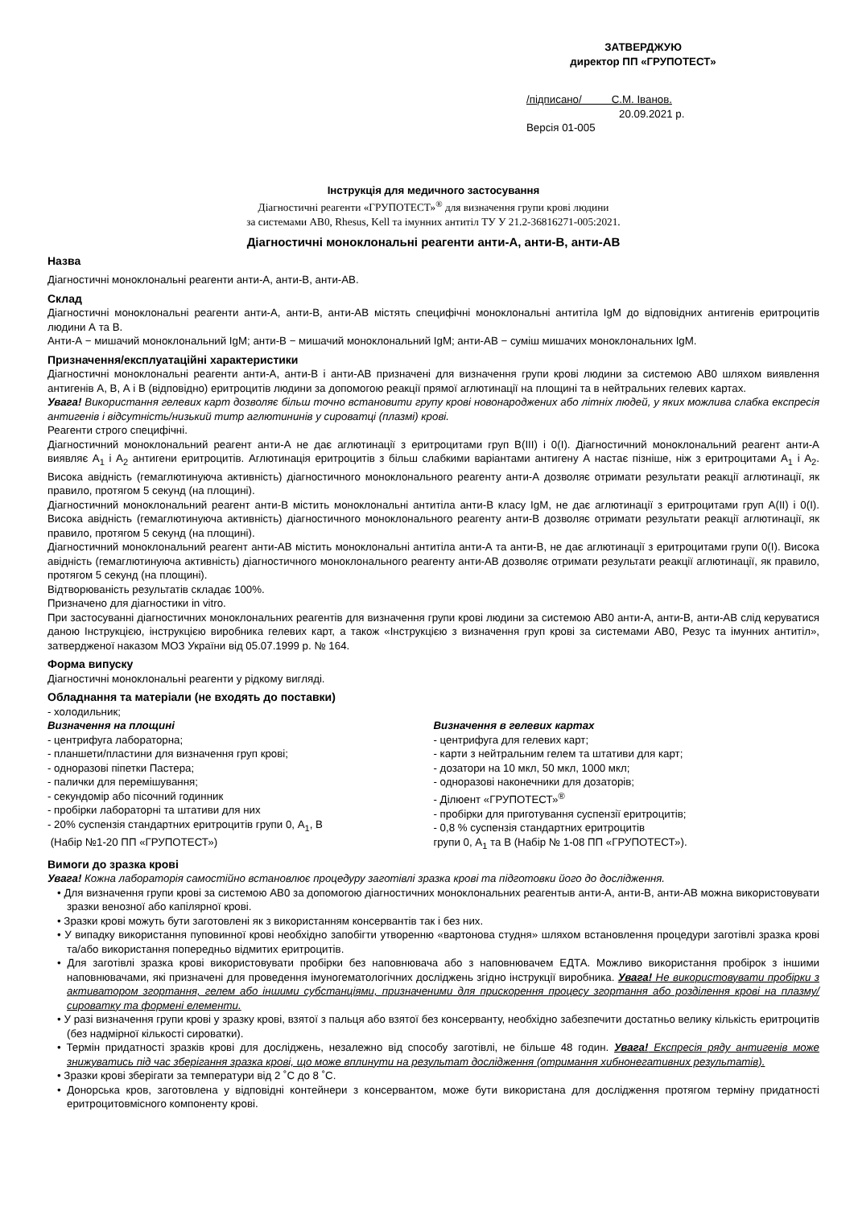ЗАТВЕРДЖУЮ
директор ПП «ГРУПОТЕСТ»
/підписано/ С.М. Іванов.
20.09.2021 р.
Версія 01-005
Інструкція для медичного застосування
Діагностичні реагенти «ГРУПОТЕСТ»<sup>®</sup> для визначення групи крові людини
за системами АВ0, Rhesus, Kell та імунних антитіл ТУ У 21.2-36816271-005:2021.
Діагностичні моноклональні реагенти анти-А, анти-В, анти-АВ
Назва
Діагностичні моноклональні реагенти анти-А, анти-В, анти-АВ.
Склад
Діагностичні моноклональні реагенти анти-А, анти-В, анти-АВ містять специфічні моноклональні антитіла IgM до відповідних антигенів еритроцитів людини А та В.
Анти-А − мишачий моноклональний IgM; анти-В − мишачий моноклональний IgM; анти-АВ − суміш мишачих моноклональних IgM.
Призначення/експлуатаційні характеристики
Діагностичні моноклональні реагенти анти-А, анти-В і анти-АВ призначені для визначення групи крові людини за системою АВ0 шляхом виявлення антигенів А, В, А і В (відповідно) еритроцитів людини за допомогою реакції прямої аглютинації на площині та в нейтральних гелевих картах.
Увага! Використання гелевих карт дозволяє більш точно встановити групу крові новонароджених або літніх людей, у яких можлива слабка експресія антигенів і відсутність/низький титр аглютининів у сироватці (плазмі) крові.
Реагенти строго специфічні.
Діагностичний моноклональний реагент анти-А не дає аглютинації з еритроцитами груп В(III) і 0(I). Діагностичний моноклональний реагент анти-А виявляє А<sub>1</sub> і А<sub>2</sub> антигени еритроцитів. Аглютинація еритроцитів з більш слабкими варіантами антигену А настає пізніше, ніж з еритроцитами А<sub>1</sub> і А<sub>2</sub>. Висока авідність (гемаглютинуюча активність) діагностичного моноклонального реагенту анти-А дозволяє отримати результати реакції аглютинації, як правило, протягом 5 секунд (на площині).
Діагностичний моноклональний реагент анти-В містить моноклональні антитіла анти-В класу IgM, не дає аглютинації з еритроцитами груп А(II) і 0(I). Висока авідність (гемаглютинуюча активність) діагностичного моноклонального реагенту анти-В дозволяє отримати результати реакції аглютинації, як правило, протягом 5 секунд (на площині).
Діагностичний моноклональний реагент анти-АВ містить моноклональні антитіла анти-А та анти-В, не дає аглютинації з еритроцитами групи 0(I). Висока авідність (гемаглютинуюча активність) діагностичного моноклонального реагенту анти-АВ дозволяє отримати результати реакції аглютинації, як правило, протягом 5 секунд (на площині).
Відтворюваність результатів складає 100%.
Призначено для діагностики in vitro.
При застосуванні діагностичних моноклональних реагентів для визначення групи крові людини за системою АВ0 анти-А, анти-В, анти-АВ слід керуватися даною Інструкцією, інструкцією виробника гелевих карт, а також «Інструкцією з визначення груп крові за системами АВ0, Резус та імунних антитіл», затвердженої наказом МОЗ України від 05.07.1999 р. № 164.
Форма випуску
Діагностичні моноклональні реагенти у рідкому вигляді.
Обладнання та матеріали (не входять до поставки)
- холодильник;
Визначення на площині
- центрифуга лабораторна;
- планшети/пластини для визначення груп крові;
- одноразові піпетки Пастера;
- палички для перемішування;
- секундомір або пісочний годинник
- пробірки лабораторні та штативи для них
- 20% суспензія стандартних еритроцитів групи 0, А<sub>1</sub>, В
(Набір №1-20 ПП «ГРУПОТЕСТ»)
Визначення в гелевих картах
- центрифуга для гелевих карт;
- карти з нейтральним гелем та штативи для карт;
- дозатори на 10 мкл, 50 мкл, 1000 мкл;
- одноразові наконечники для дозаторів;
- Ділюент «ГРУПОТЕСТ»<sup>®</sup>
- пробірки для приготування суспензії еритроцитів;
- 0,8 % суспензія стандартних еритроцитів
групи 0, А<sub>1</sub> та В (Набір № 1-08 ПП «ГРУПОТЕСТ»).
Вимоги до зразка крові
Увага! Кожна лабораторія самостійно встановлює процедуру заготівлі зразка крові та підготовки його до дослідження.
• Для визначення групи крові за системою АВ0 за допомогою діагностичних моноклональних реагентыв анти-А, анти-В, анти-АВ можна використовувати зразки венозної або капілярної крові.
• Зразки крові можуть бути заготовлені як з використанням консервантів так і без них.
• У випадку використання пуповинної крові необхідно запобігти утворенню «вартонова студня» шляхом встановлення процедури заготівлі зразка крові та/або використання попередньо відмитих еритроцитів.
• Для заготівлі зразка крові використовувати пробірки без наповнювача або з наповнювачем ЕДТА. Можливо використання пробірок з іншими наповнювачами, які призначені для проведення імуногематологічних досліджень згідно інструкції виробника. Увага! Не використовувати пробірки з активатором згортання, гелем або іншими субстанціями, призначеними для прискорення процесу згортання або розділення крові на плазму/сироватку та формені елементи.
• У разі визначення групи крові у зразку крові, взятої з пальця або взятої без консерванту, необхідно забезпечити достатньо велику кількість еритроцитів (без надмірної кількості сироватки).
• Термін придатності зразків крові для досліджень, незалежно від способу заготівлі, не більше 48 годин. Увага! Експресія ряду антигенів може знижуватись під час зберігання зразка крові, що може вплинути на результат дослідження (отримання хибнонегативних результатів).
• Зразки крові зберігати за температури від 2 ˚С до 8 ˚С.
• Донорська кров, заготовлена у відповідні контейнери з консервантом, може бути використана для дослідження протягом терміну придатності еритроцитовмісного компоненту крові.